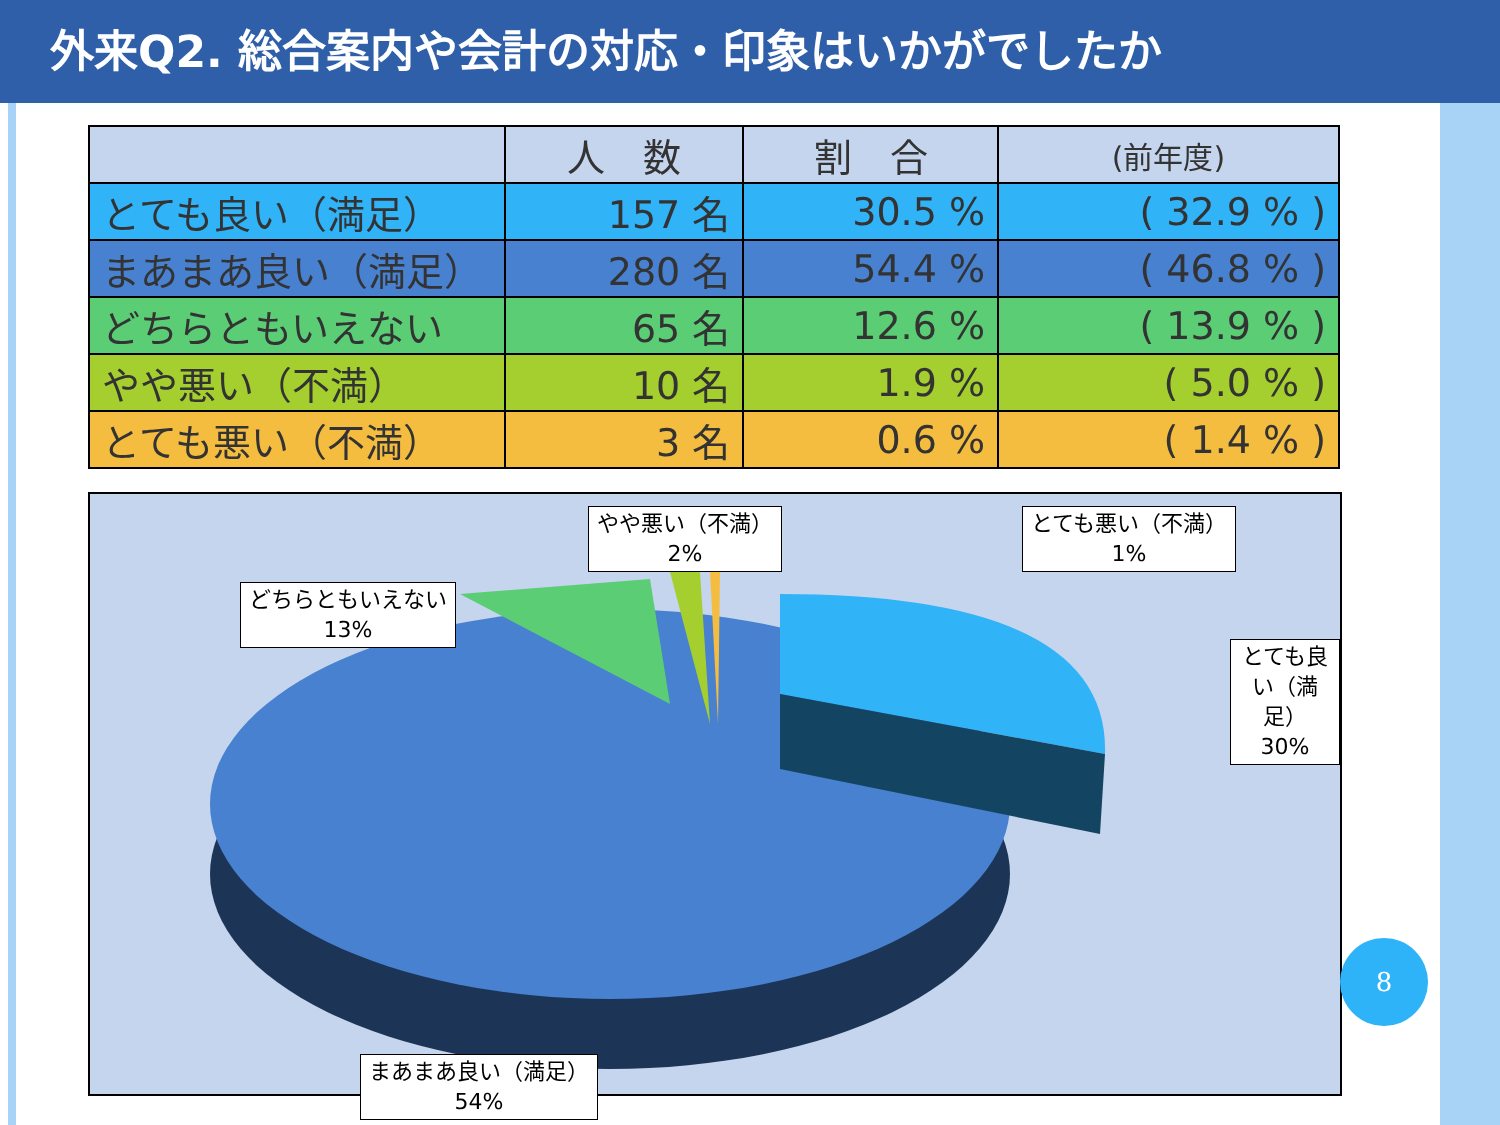外来Q2. 総合案内や会計の対応・印象はいかがでしたか
| | 人 数 | 割 合 | (前年度) |
| --- | --- | --- | --- |
| とても良い（満足） | 157 名 | 30.5 % | ( 32.9 % ) |
| まあまあ良い（満足） | 280 名 | 54.4 % | ( 46.8 % ) |
| どちらともいえない | 65 名 | 12.6 % | ( 13.9 % ) |
| やや悪い（不満） | 10 名 | 1.9 % | ( 5.0 % ) |
| とても悪い（不満） | 3 名 | 0.6 % | ( 1.4 % ) |
どちらともいえない
13%
やや悪い（不満）
2%
とても悪い（不満）
1%
とても良い（満足）
30%
まあまあ良い（満足）
54%
8